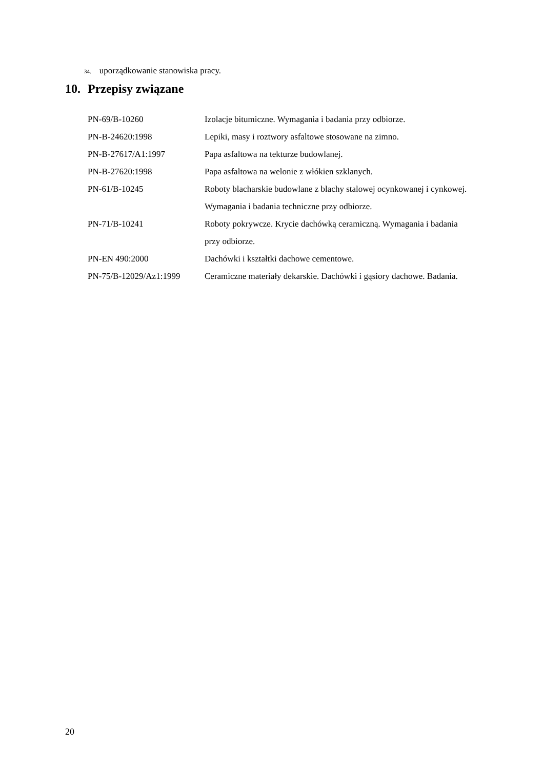34. uporządkowanie stanowiska pracy.
10. Przepisy związane
| PN-69/B-10260 | Izolacje bitumiczne. Wymagania i badania przy odbiorze. |
| PN-B-24620:1998 | Lepiki, masy i roztwory asfaltowe stosowane na zimno. |
| PN-B-27617/A1:1997 | Papa asfaltowa na tekturze budowlanej. |
| PN-B-27620:1998 | Papa asfaltowa na welonie z włókien szklanych. |
| PN-61/B-10245 | Roboty blacharskie budowlane z blachy stalowej ocynkowanej i cynkowej. Wymagania i badania techniczne przy odbiorze. |
| PN-71/B-10241 | Roboty pokrywcze. Krycie dachówką ceramiczną. Wymagania i badania przy odbiorze. |
| PN-EN 490:2000 | Dachówki i kształtki dachowe cementowe. |
| PN-75/B-12029/Az1:1999 | Ceramiczne materiały dekarskie. Dachówki i gąsiory dachowe. Badania. |
20